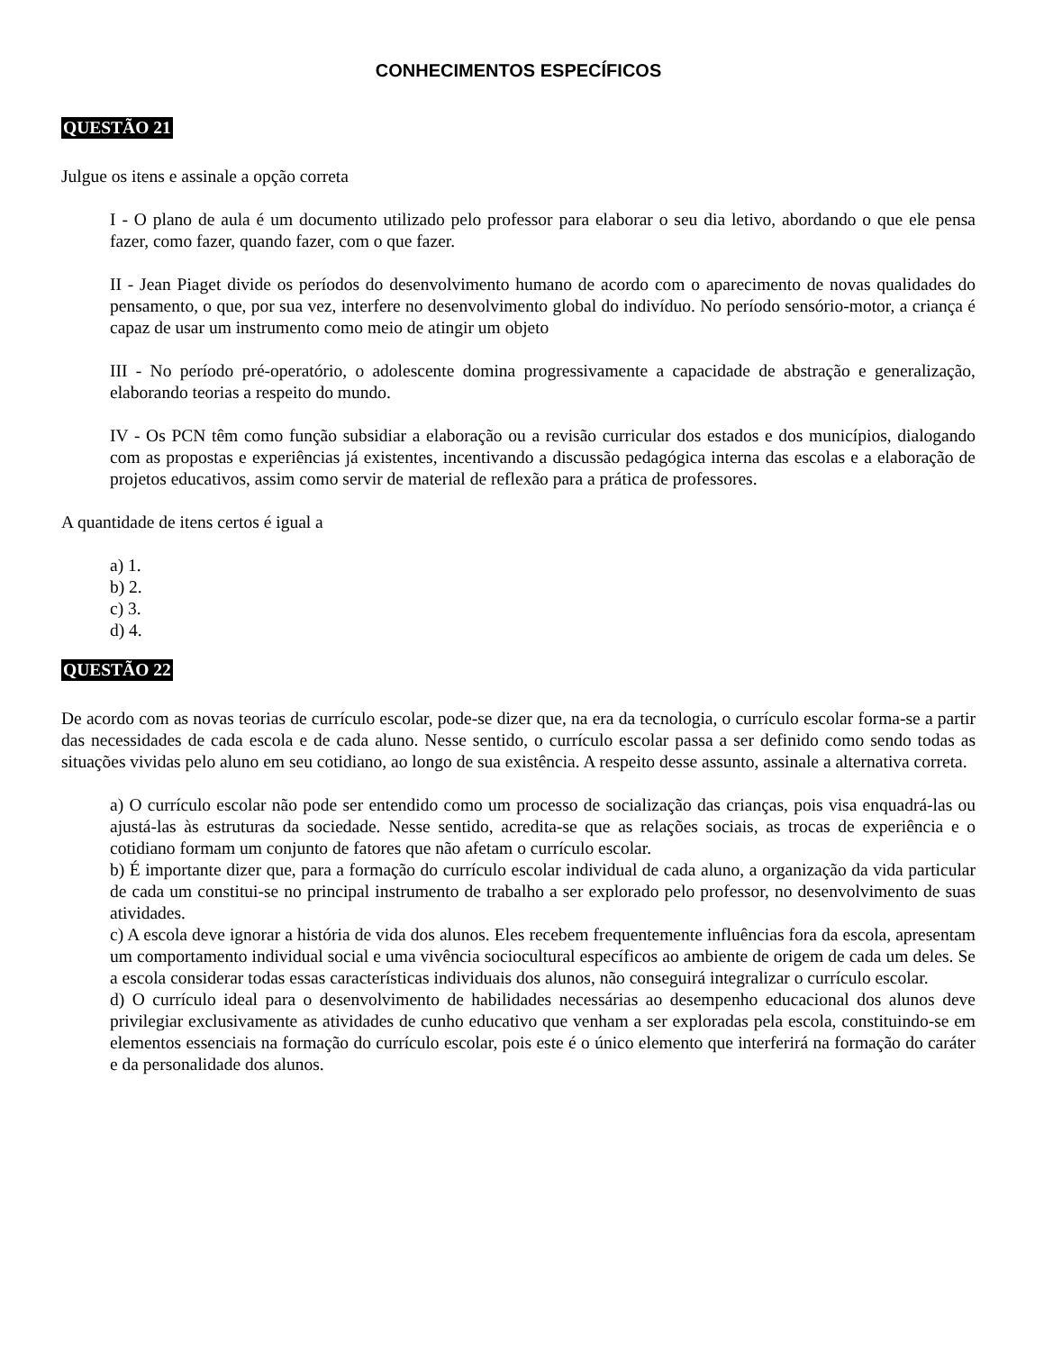CONHECIMENTOS ESPECÍFICOS
QUESTÃO 21
Julgue os itens e assinale a opção correta
I - O plano de aula é um documento utilizado pelo professor para elaborar o seu dia letivo, abordando o que ele pensa fazer, como fazer, quando fazer, com o que fazer.
II - Jean Piaget divide os períodos do desenvolvimento humano de acordo com o aparecimento de novas qualidades do pensamento, o que, por sua vez, interfere no desenvolvimento global do indivíduo. No período sensório-motor, a criança é capaz de usar um instrumento como meio de atingir um objeto
III - No período pré-operatório, o adolescente domina progressivamente a capacidade de abstração e generalização, elaborando teorias a respeito do mundo.
IV - Os PCN têm como função subsidiar a elaboração ou a revisão curricular dos estados e dos municípios, dialogando com as propostas e experiências já existentes, incentivando a discussão pedagógica interna das escolas e a elaboração de projetos educativos, assim como servir de material de reflexão para a prática de professores.
A quantidade de itens certos é igual a
a) 1.
b) 2.
c) 3.
d) 4.
QUESTÃO 22
De acordo com as novas teorias de currículo escolar, pode-se dizer que, na era da tecnologia, o currículo escolar forma-se a partir das necessidades de cada escola e de cada aluno. Nesse sentido, o currículo escolar passa a ser definido como sendo todas as situações vividas pelo aluno em seu cotidiano, ao longo de sua existência. A respeito desse assunto, assinale a alternativa correta.
a) O currículo escolar não pode ser entendido como um processo de socialização das crianças, pois visa enquadrá-las ou ajustá-las às estruturas da sociedade. Nesse sentido, acredita-se que as relações sociais, as trocas de experiência e o cotidiano formam um conjunto de fatores que não afetam o currículo escolar.
b) É importante dizer que, para a formação do currículo escolar individual de cada aluno, a organização da vida particular de cada um constitui-se no principal instrumento de trabalho a ser explorado pelo professor, no desenvolvimento de suas atividades.
c) A escola deve ignorar a história de vida dos alunos. Eles recebem frequentemente influências fora da escola, apresentam um comportamento individual social e uma vivência sociocultural específicos ao ambiente de origem de cada um deles. Se a escola considerar todas essas características individuais dos alunos, não conseguirá integralizar o currículo escolar.
d) O currículo ideal para o desenvolvimento de habilidades necessárias ao desempenho educacional dos alunos deve privilegiar exclusivamente as atividades de cunho educativo que venham a ser exploradas pela escola, constituindo-se em elementos essenciais na formação do currículo escolar, pois este é o único elemento que interferirá na formação do caráter e da personalidade dos alunos.